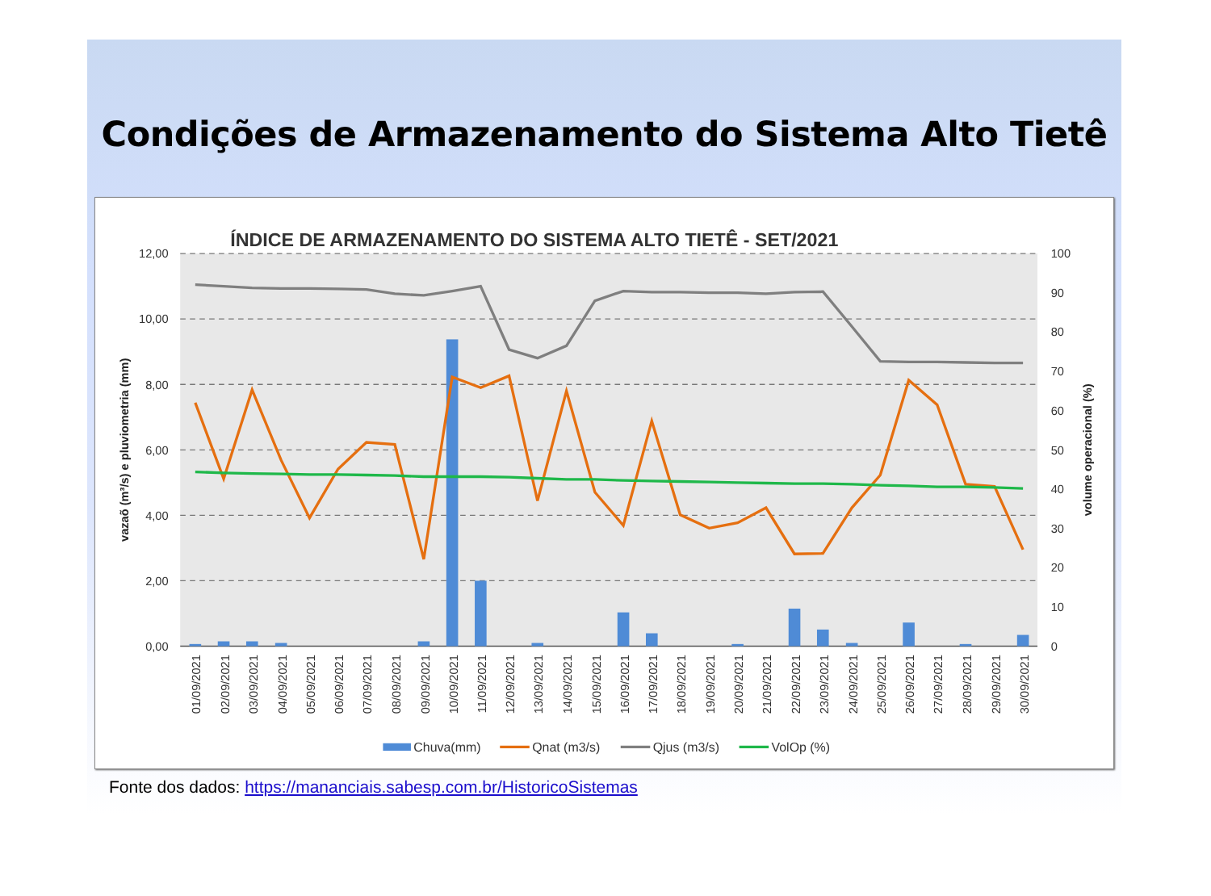Condições de Armazenamento do Sistema Alto Tietê
ÍNDICE DE ARMAZENAMENTO DO SISTEMA ALTO TIETÊ - SET/2021
12,00
10,00
8,00
6,00
4,00
2,00
0,00
100
90
80
70
60
50
40
30
20
10
0
vazaõ (m³/s) e pluviometria (mm)
volume operacional (%)
01/09/2021
02/09/2021
03/09/2021
04/09/2021
05/09/2021
06/09/2021
07/09/2021
08/09/2021
09/09/2021
10/09/2021
11/09/2021
12/09/2021
13/09/2021
14/09/2021
15/09/2021
16/09/2021
17/09/2021
18/09/2021
19/09/2021
20/09/2021
21/09/2021
22/09/2021
23/09/2021
24/09/2021
25/09/2021
26/09/2021
27/09/2021
28/09/2021
29/09/2021
30/09/2021
Chuva(mm)
Qnat (m3/s)
Qjus (m3/s)
VolOp (%)
Fonte dos dados: https://mananciais.sabesp.com.br/HistoricoSistemas